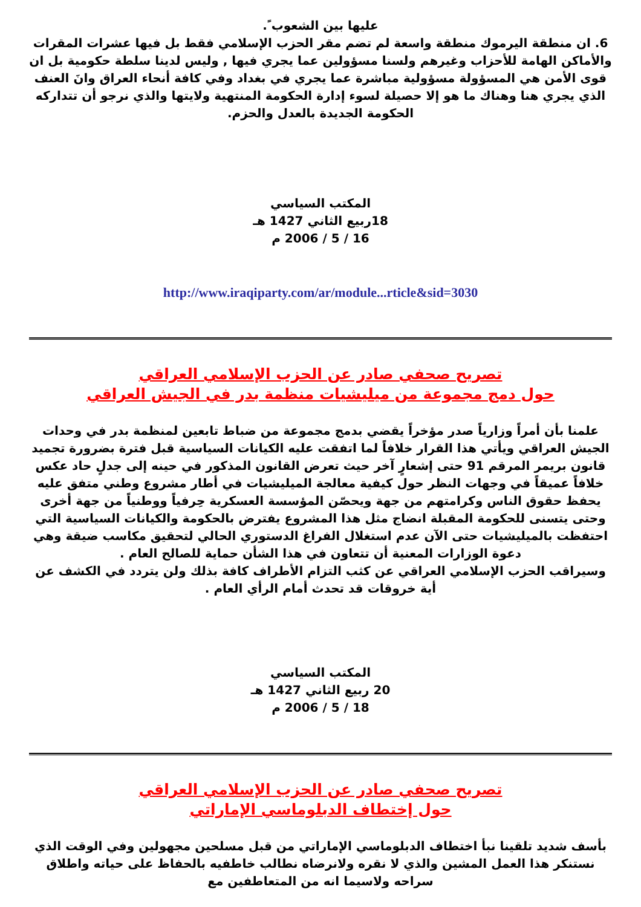عليها بين الشعوب ً.
6. ان منطقة اليرموك منطقة واسعة لم تضم مقر الحزب الإسلامي فقط بل فيها عشرات المقرات والأماكن الهامة للأحزاب وغيرهم ولسنا مسؤولين عما يجري فيها , وليس لدينا سلطة حكومية بل ان قوى الأمن هي المسؤولة مسؤولية مباشرة عما يجري في بغداد وفي كافة أنحاء العراق وانَ العنف الذي يجري هنا وهناك ما هو إلا حصيلة لسوء إدارة الحكومة المنتهية ولايتها والذي نرجو أن تتداركه الحكومة الجديدة بالعدل والحزم.
المكتب السياسي
18ربيع الثاني 1427 هـ
16 / 5 / 2006 م
http://www.iraqiparty.com/ar/module...rticle&sid=3030
تصريح صحفي صادر عن الحزب الإسلامي العراقي
حول دمج مجموعة من ميليشيات منظمة بدر في الجيش العراقي
علمنا بأن أمراً وزارياً صدر مؤخراً يقضي بدمج مجموعة من ضباط تابعين لمنظمة بدر في وحدات الجيش العراقي ويأتي هذا القرار خلافاً لما اتفقت عليه الكيانات السياسية قبل فترة بضرورة تجميد قانون بريمر المرقم 91 حتى إشعارٍ آخر حيث تعرض القانون المذكور في حينه إلى جدلٍ حاد عكس خلافاً عميقاً في وجهات النظر حول كيفية معالجة الميليشيات في أطار مشروع وطني متفق عليه يحفظ حقوق الناس وكرامتهم من جهة ويحصّن المؤسسة العسكرية حِرفياً ووطنياً من جهة أخرى وحتى يتسنى للحكومة المقبلة انضاج مثل هذا المشروع يفترض بالحكومة والكيانات السياسية التي احتفظت بالميليشيات حتى الآن عدم استغلال الفراغ الدستوري الحالي لتحقيق مكاسب ضيقة وهي دعوة الوزارات المعنية أن تتعاون في هذا الشأن حماية للصالح العام .
وسيراقب الحزب الإسلامي العراقي عن كثب التزام الأطراف كافة بذلك ولن يتردد في الكشف عن أية خروقات قد تحدث أمام الرأي العام .
المكتب السياسي
20 ربيع الثاني 1427 هـ
18 / 5 / 2006 م
تصريح صحفي صادر عن الحزب الإسلامي العراقي
حول إختطاف الدبلوماسي الإماراتي
بأسف شديد تلقينا نبأ اختطاف الدبلوماسي الإماراتي من قبل مسلحين مجهولين وفي الوقت الذي نستنكر هذا العمل المشين والذي لا نقره ولانرضاه نطالب خاطفيه بالحفاظ على حياته واطلاق سراحه ولاسيما انه من المتعاطفين مع